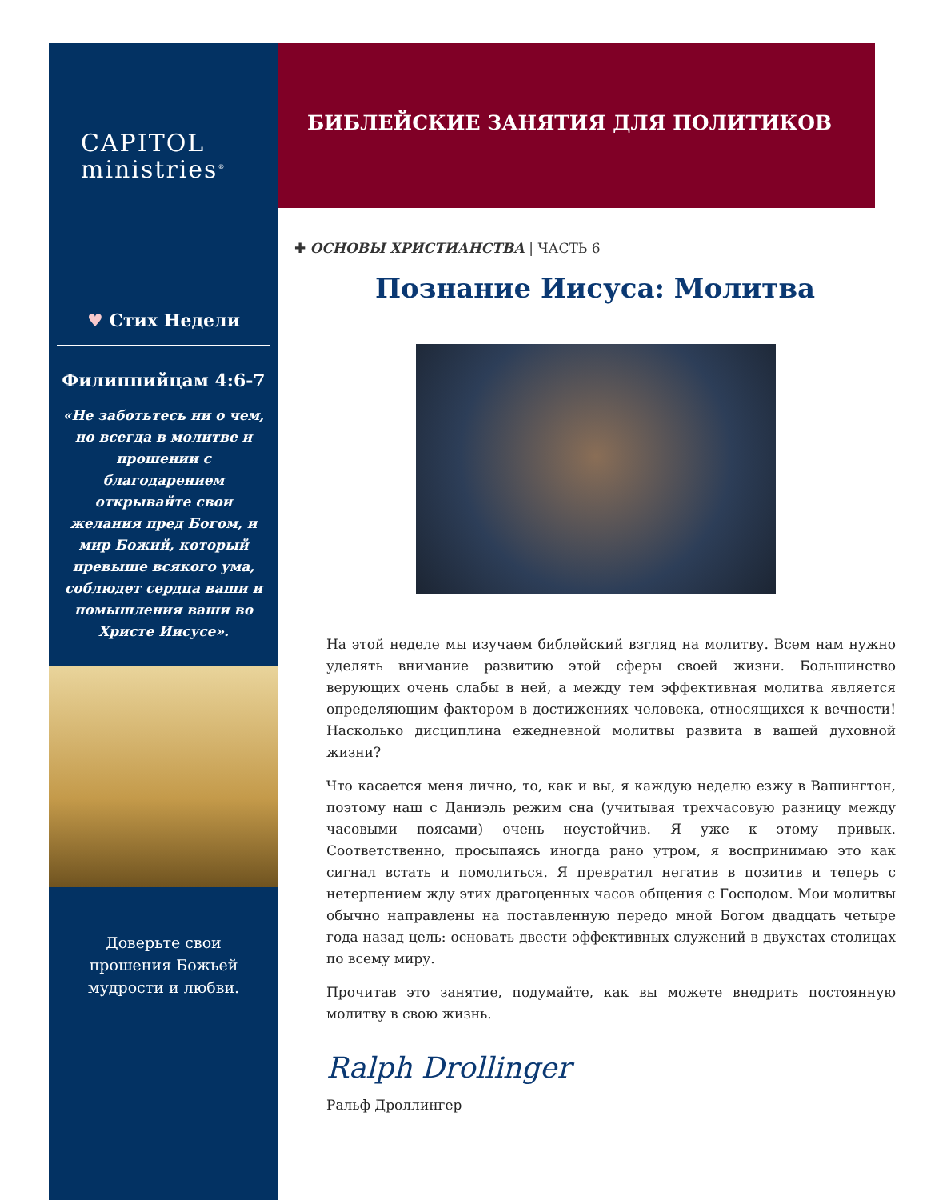CAPITOL
ministries<sup>®</sup>
♥ Стих Недели
Филиппийцам 4:6-7
«Не заботьтесь ни о чем, но всегда в молитве и прошении с благодарением открывайте свои желания пред Богом, и мир Божий, который превыше всякого ума, соблюдет сердца ваши и помышления ваши во Христе Иисусе».
Доверьте свои прошения Божьей мудрости и любви.
БИБЛЕЙСКИЕ ЗАНЯТИЯ ДЛЯ ПОЛИТИКОВ
✚ ОСНОВЫ ХРИСТИАНСТВА | ЧАСТЬ 6
Познание Иисуса: Молитва
На этой неделе мы изучаем библейский взгляд на молитву. Всем нам нужно уделять внимание развитию этой сферы своей жизни. Большинство верующих очень слабы в ней, а между тем эффективная молитва является определяющим фактором в достижениях человека, относящихся к вечности! Насколько дисциплина ежедневной молитвы развита в вашей духовной жизни?
Что касается меня лично, то, как и вы, я каждую неделю езжу в Вашингтон, поэтому наш с Даниэль режим сна (учитывая трехчасовую разницу между часовыми поясами) очень неустойчив. Я уже к этому привык. Соответственно, просыпаясь иногда рано утром, я воспринимаю это как сигнал встать и помолиться. Я превратил негатив в позитив и теперь с нетерпением жду этих драгоценных часов общения с Господом. Мои молитвы обычно направлены на поставленную передо мной Богом двадцать четыре года назад цель: основать двести эффективных служений в двухстах столицах по всему миру.
Прочитав это занятие, подумайте, как вы можете внедрить постоянную молитву в свою жизнь.
Ralph Drollinger
Ральф Дроллингер